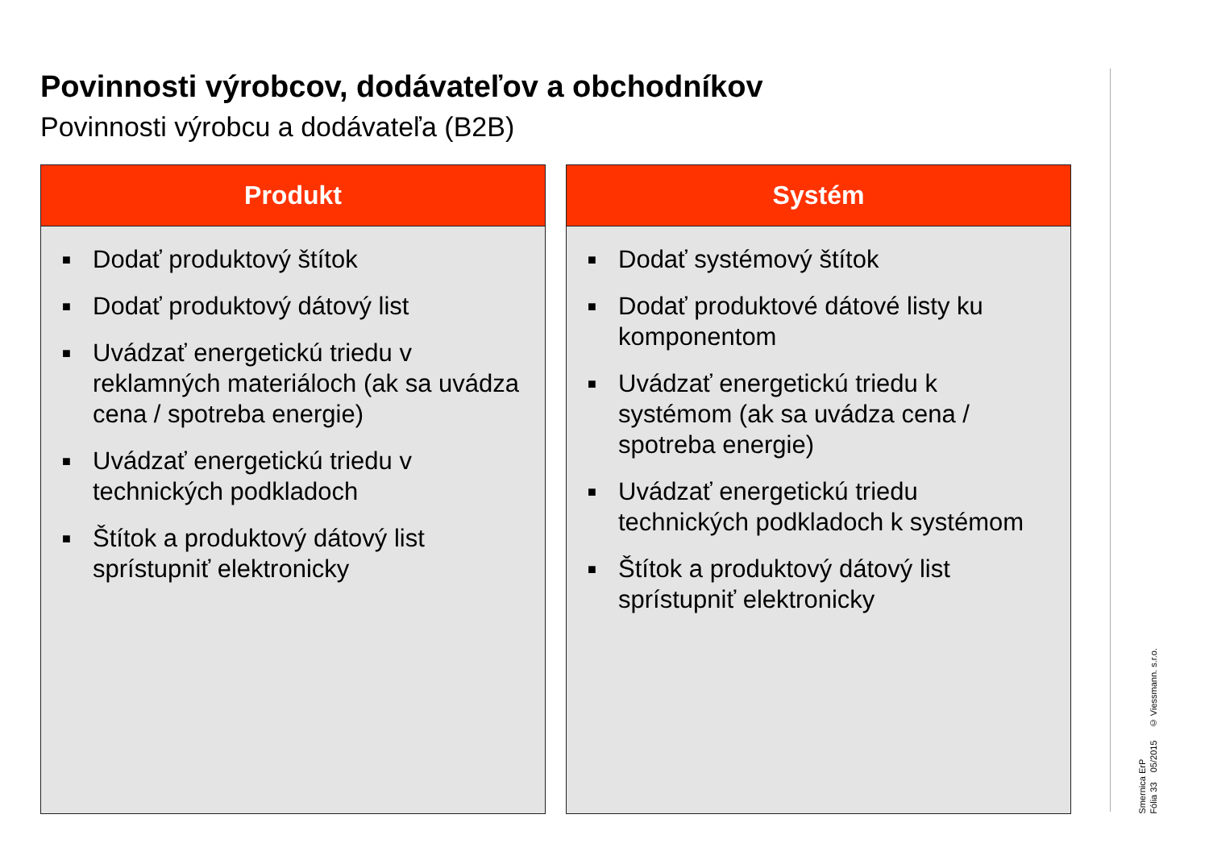Povinnosti výrobcov, dodávateľov a obchodníkov
Povinnosti výrobcu a dodávateľa (B2B)
Produkt
■ Dodať produktový štítok
■ Dodať produktový dátový list
■ Uvádzať energetickú triedu v reklamných materiáloch (ak sa uvádza cena / spotreba energie)
■ Uvádzať energetickú triedu v technických podkladoch
■ Štítok a produktový dátový list sprístupniť elektronicky
Systém
■ Dodať systémový štítok
■ Dodať produktové dátové listy ku komponentom
■ Uvádzať energetickú triedu k systémom (ak sa uvádza cena / spotreba energie)
■ Uvádzať energetickú triedu technických podkladoch k systémom
■ Štítok a produktový dátový list sprístupniť elektronicky
Smernica ErP
Fólia 33 05/2015 © Viessmann. s.r.o.